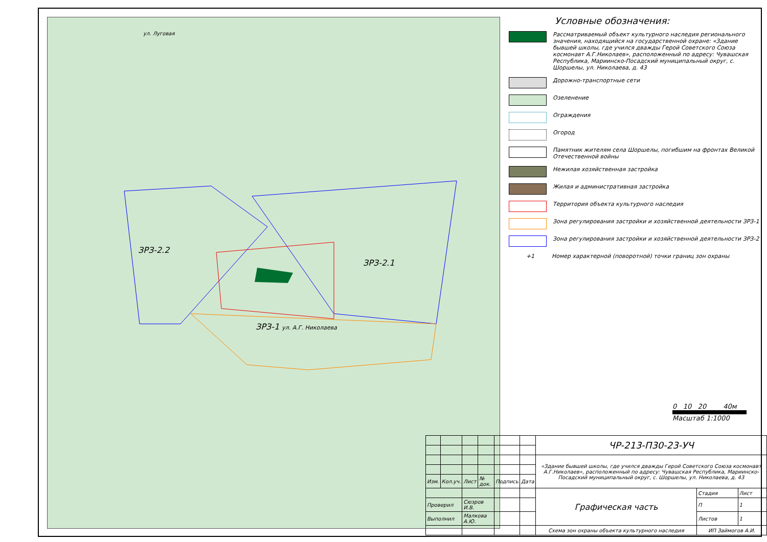ЗРЗ-2.2
ЗРЗ-2.1
ЗРЗ-1 ул. А.Г. Николаева
ул. Луговая
Условные обозначения:
Рассматриваемый объект культурного наследия регионального значения, находящийся на государственной охране: «Здание бывшей школы, где учился дважды Герой Советского Союза космонавт А.Г.Николаев», расположенный по адресу: Чувашская Республика, Мариинско-Посадский муниципальный округ, с. Шоршелы, ул. Николаева, д. 43
Дорожно-транспортные сети
Озеленение
Ограждения
Огород
Памятник жителям села Шоршелы, погибшим на фронтах Великой Отечественной войны
Нежилая хозяйственная застройка
Жилая и административная застройка
Территория объекта культурного наследия
Зона регулирования застройки и хозяйственной деятельности ЗРЗ-1
Зона регулирования застройки и хозяйственной деятельности ЗРЗ-2
+1 Номер характерной (поворотной) точки границ зон охраны
0 10 20 40м
Масштаб 1:1000
| | | | | | | ЧР-213-П30-23-УЧ | | |
| | | | | | | «Здание бывшей школы, где учился дважды Герой Советского Союза космонавт А.Г.Николаев», расположенный по адресу: Чувашская Республика, Мариинско-Посадский муниципальный округ, с. Шоршелы, ул. Николаева, д. 43 | | |
| Изм. | Кол.уч. | Лист | № док. | Подпись | Дата | | | |
| | | | | | | Графическая часть | Стадия | Лист |
| Проверил | | Сюзров И.В. | | | | | П | 1 |
| Выполнил | | Малкова А.Ю. | | | | | Листов | 1 |
| | | | | | | Схема зон охраны объекта культурного наследия | ИП Займогов А.И. | |